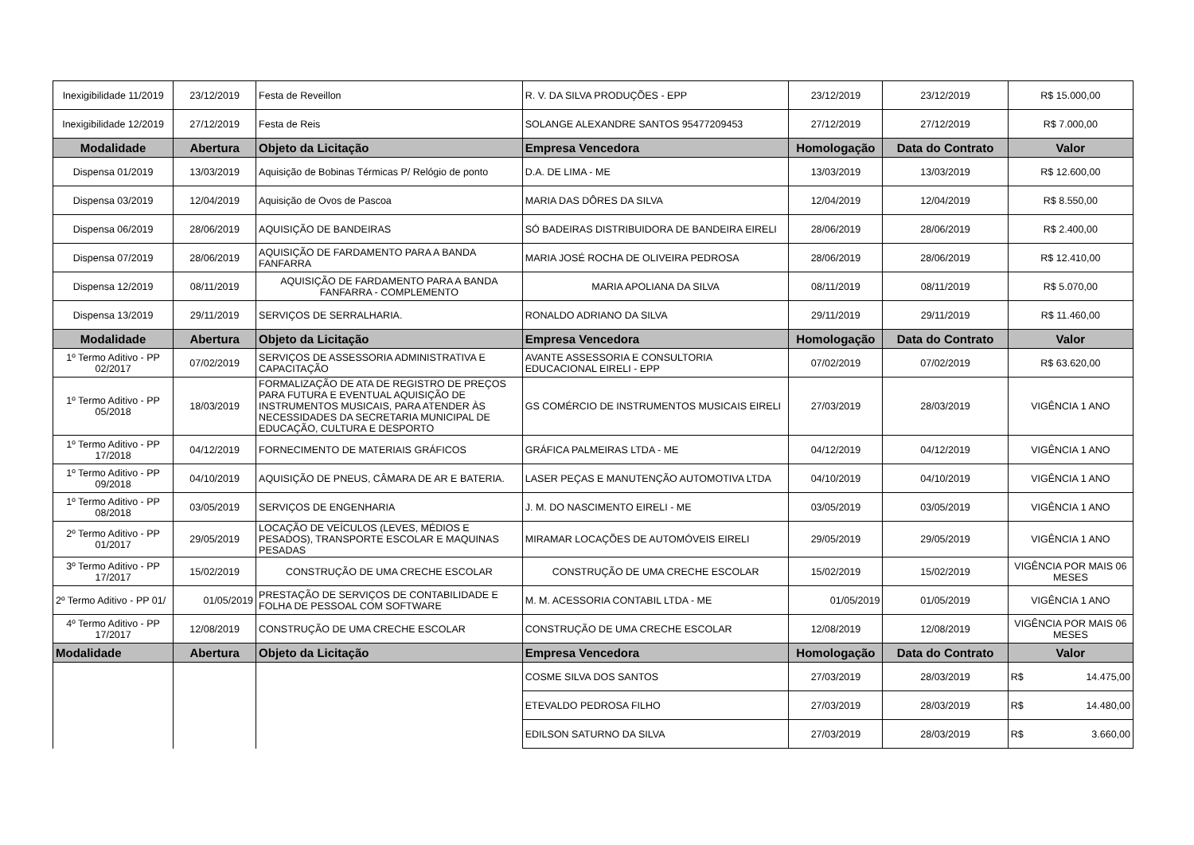| Inexigibilidade 11/2019 | 23/12/2019 | Festa de Reveillon | R. V. DA SILVA PRODUÇÕES - EPP | 23/12/2019 | 23/12/2019 | R$ 15.000,00 |
| Inexigibilidade 12/2019 | 27/12/2019 | Festa de Reis | SOLANGE ALEXANDRE SANTOS 95477209453 | 27/12/2019 | 27/12/2019 | R$ 7.000,00 |
| Modalidade | Abertura | Objeto da Licitação | Empresa Vencedora | Homologação | Data do Contrato | Valor |
| Dispensa 01/2019 | 13/03/2019 | Aquisição de Bobinas Térmicas P/ Relógio de ponto | D.A. DE LIMA - ME | 13/03/2019 | 13/03/2019 | R$ 12.600,00 |
| Dispensa 03/2019 | 12/04/2019 | Aquisição de Ovos de Pascoa | MARIA DAS DÔRES DA SILVA | 12/04/2019 | 12/04/2019 | R$ 8.550,00 |
| Dispensa 06/2019 | 28/06/2019 | AQUISIÇÃO DE BANDEIRAS | SÓ BADEIRAS DISTRIBUIDORA DE BANDEIRA EIRELI | 28/06/2019 | 28/06/2019 | R$ 2.400,00 |
| Dispensa 07/2019 | 28/06/2019 | AQUISIÇÃO DE FARDAMENTO PARA A BANDA FANFARRA | MARIA JOSÉ ROCHA DE OLIVEIRA PEDROSA | 28/06/2019 | 28/06/2019 | R$ 12.410,00 |
| Dispensa 12/2019 | 08/11/2019 | AQUISIÇÃO DE FARDAMENTO PARA A BANDA FANFARRA - COMPLEMENTO | MARIA APOLIANA DA SILVA | 08/11/2019 | 08/11/2019 | R$ 5.070,00 |
| Dispensa 13/2019 | 29/11/2019 | SERVIÇOS DE SERRALHARIA. | RONALDO ADRIANO DA SILVA | 29/11/2019 | 29/11/2019 | R$ 11.460,00 |
| Modalidade | Abertura | Objeto da Licitação | Empresa Vencedora | Homologação | Data do Contrato | Valor |
| 1º Termo Aditivo - PP 02/2017 | 07/02/2019 | SERVIÇOS DE ASSESSORIA ADMINISTRATIVA E CAPACITAÇÃO | AVANTE ASSESSORIA E CONSULTORIA EDUCACIONAL EIRELI - EPP | 07/02/2019 | 07/02/2019 | R$ 63.620,00 |
| 1º Termo Aditivo - PP 05/2018 | 18/03/2019 | FORMALIZAÇÃO DE ATA DE REGISTRO DE PREÇOS PARA FUTURA E EVENTUAL AQUISIÇÃO DE INSTRUMENTOS MUSICAIS, PARA ATENDER ÀS NECESSIDADES DA SECRETARIA MUNICIPAL DE EDUCAÇÃO, CULTURA E DESPORTO | GS COMÉRCIO DE INSTRUMENTOS MUSICAIS EIRELI | 27/03/2019 | 28/03/2019 | VIGÊNCIA 1 ANO |
| 1º Termo Aditivo - PP 17/2018 | 04/12/2019 | FORNECIMENTO DE MATERIAIS GRÁFICOS | GRÁFICA PALMEIRAS LTDA - ME | 04/12/2019 | 04/12/2019 | VIGÊNCIA 1 ANO |
| 1º Termo Aditivo - PP 09/2018 | 04/10/2019 | AQUISIÇÃO DE PNEUS, CÂMARA DE AR E BATERIA. | LASER PEÇAS E MANUTENÇÃO AUTOMOTIVA LTDA | 04/10/2019 | 04/10/2019 | VIGÊNCIA 1 ANO |
| 1º Termo Aditivo - PP 08/2018 | 03/05/2019 | SERVIÇOS DE ENGENHARIA | J. M. DO NASCIMENTO EIRELI - ME | 03/05/2019 | 03/05/2019 | VIGÊNCIA 1 ANO |
| 2º Termo Aditivo - PP 01/2017 | 29/05/2019 | LOCAÇÃO DE VEÍCULOS (LEVES, MÉDIOS E PESADOS), TRANSPORTE ESCOLAR E MAQUINAS PESADAS | MIRAMAR LOCAÇÕES DE AUTOMÓVEIS EIRELI | 29/05/2019 | 29/05/2019 | VIGÊNCIA 1 ANO |
| 3º Termo Aditivo - PP 17/2017 | 15/02/2019 | CONSTRUÇÃO DE UMA CRECHE ESCOLAR | CONSTRUÇÃO DE UMA CRECHE ESCOLAR | 15/02/2019 | 15/02/2019 | VIGÊNCIA POR MAIS 06 MESES |
| 2º Termo Aditivo - PP 01/ | 01/05/2019 | PRESTAÇÃO DE SERVIÇOS DE CONTABILIDADE E FOLHA DE PESSOAL COM SOFTWARE | M. M. ACESSORIA CONTABIL LTDA - ME | 01/05/2019 | 01/05/2019 | VIGÊNCIA 1 ANO |
| 4º Termo Aditivo - PP 17/2017 | 12/08/2019 | CONSTRUÇÃO DE UMA CRECHE ESCOLAR | CONSTRUÇÃO DE UMA CRECHE ESCOLAR | 12/08/2019 | 12/08/2019 | VIGÊNCIA POR MAIS 06 MESES |
| Modalidade | Abertura | Objeto da Licitação | Empresa Vencedora | Homologação | Data do Contrato | Valor |
| | | | COSME SILVA DOS SANTOS | 27/03/2019 | 28/03/2019 | R$ 14.475,00 |
| | | | ETEVALDO PEDROSA FILHO | 27/03/2019 | 28/03/2019 | R$ 14.480,00 |
| | | | EDILSON SATURNO DA SILVA | 27/03/2019 | 28/03/2019 | R$ 3.660,00 |